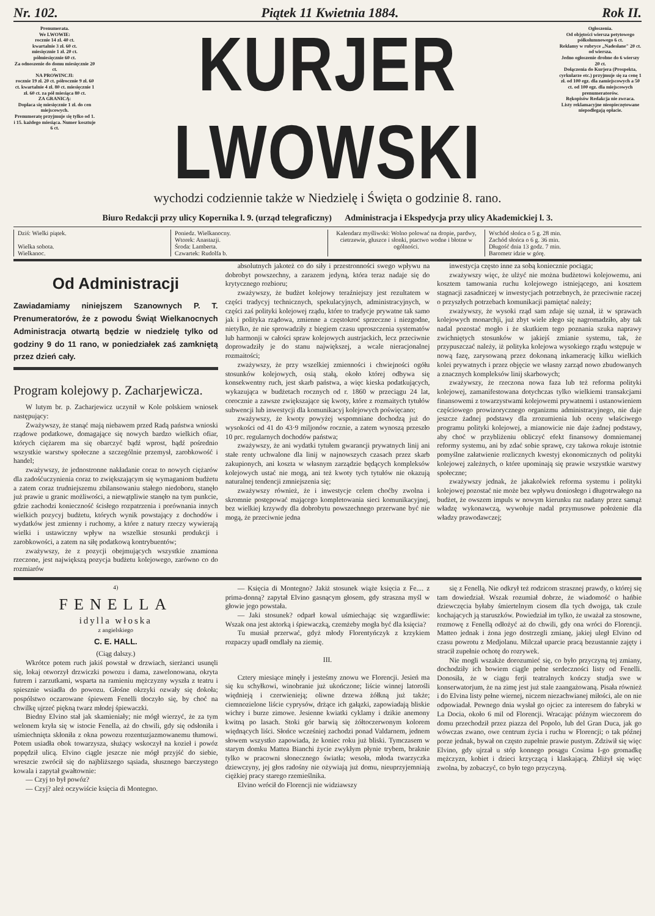Nr. 102. Piątek 11 Kwietnia 1884. Rok II.
Prenumerata.
We LWOWIE:
rocznie 14 zł. 40 ct.
kwartalnie 3 zł. 60 ct.
miesięcznie 1 zł. 20 ct.
półmiesięcznie 60 ct.
Za odnoszenie do domu miesięcznie 20 ct.
NA PROWINCJI:
rocznie 19 zł. 20 ct. półrocznie 9 zł. 60 ct. kwartalnie 4 zł. 80 ct. miesięcznie 1 zł. 60 ct. za pół miesiąca 80 ct.
ZA GRANICĄ:
Dopłaca się miesięcznie 1 zł. do cen miejscowych.
Prenumeratę przyjmuje się tylko od 1. i 15. każdego miesiąca. Numer kosztuje 6 ct.
KURJER LWOWSKI
wychodzi codziennie także w Niedzielę i Święta o godzinie 8. rano.
Biuro Redakcji przy ulicy Kopernika l. 9. (urząd telegraficzny) Administracja i Ekspedycja przy ulicy Akademickiej l. 3.
Ogłoszenia.
Od objętości wiersza petytowego półkolumnowego 6 ct.
Reklamy w rubryce „Nadesłane" 20 ct. od wiersza.
Jedno ogłoszenie drobne do 6 wierszy 20 ct.
Dołączenia do Kurjera (Prospekta, cyrkularze etc.) przyjmuje się za cenę 1 zł. od 100 egz. dla zamiejscowych a 50 ct. od 100 egz. dla miejscowych prenumeratorów.
Rękopisów Redakcja nie zwraca.
Listy reklamacyjne nieopieczętowane niepodlegają opłacie.
Dziś: Wielki piątek.
Wielka sobota.
Wielkanoc.
Poniedz. Wielkanocny.
Wtorek: Anastazji.
Środa: Lamberta.
Czwartek: Rudolfa b.
Kalendarz myśliwski: Wolno polować na dropie, pardwy, cietrzewie, głuszce i słonki, ptactwo wodne i błotne w ogólności.
Wschód słońca o 5 g. 28 min.
Zachód słońca o 6 g. 36 min.
Długość dnia 13 godz. 7 min.
Barometr idzie w górę.
Od Administracji
Zawiadamiamy niniejszem Szanownych P. T. Prenumeratorów, że z powodu Świąt Wielkanocnych Administracja otwartą będzie w niedzielę tylko od godziny 9 do 11 rano, w poniedziałek zaś zamkniętą przez dzień cały.
Program kolejowy p. Zacharjewicza.
W lutym br. p. Zacharjewicz uczynił w Kole polskiem wniosek następujący:
Zważywszy, że stanąć mają niebawem przed Radą państwa wnioski rządowe podatkowe, domagające się nowych bardzo wielkich ofiar, których ciężarem ma się obarczyć bądź wprost, bądź pośrednio wszystkie warstwy społeczne a szczególnie przemysł, zarobkowość i handel;
zważywszy, że jednostronne nakładanie coraz to nowych ciężarów dla zadośćuczynienia coraz to zwiększającym się wymaganiom budżetu a zatem coraz trudniejszemu zbilansowaniu stałego niedoboru, stanęło już prawie u granic możliwości, a niewątpliwie stanęło na tym punkcie, gdzie zachodzi konieczność ścisłego rozpatrzenia i porównania innych wielkich pozycyj budżetu, których wynik powstający z dochodów i wydatków jest zmienny i ruchomy, a które z natury rzeczy wywierają wielki i ustawiczny wpływ na wszelkie stosunki produkcji i zarobkowości, a zatem na siłę podatkową kontrybuentów;
zważywszy, że z pozycji obejmujących wszystkie znamiona rzeczone, jest największą pozycja budżetu kolejowego, zarówno co do rozmiarów
absolutnych jakoteż co do siły i przestronności swego wpływu na dobrobyt powszechny, a zarazem jedyną, która teraz nadaje się do krytycznego rozbioru;
zważywszy, że budżet kolejowy teraźniejszy jest rezultatem w części tradycyj technicznych, spekulacyjnych, administracyjnych, w części zaś polityki kolejowej rządu, które to tradycje prywatne tak samo jak i polityka rządowa, zmienne a częstokroć sprzeczne i niezgodne, nietylko, że nie sprowadziły z biegiem czasu uproszczenia systematów lub harmonji w całości spraw kolejowych austrjackich, lecz przeciwnie doprowadziły je do stanu największej, a wcale nieracjonalnej rozmaitości;
zważywszy, że przy wszelkiej zmienności i chwiejności ogółu stosunków kolejowych, osią stałą, około której odbywa się konsekwentny ruch, jest skarb państwa, a więc kieska podatkujących, wykazująca w budżetach rocznych od r. 1860 w przeciągu 24 lat, corocznie a zawsze zwiększające się kwoty, które z rozmaitych tytułów subwencji lub inwestycji dla komunikacyj kolejowych poświęcano;
zważywszy, że kwoty powyżej wspomniane dochodzą już do wysokości od 41 do 43·9 miljonów rocznie, a zatem wynoszą przeszło 10 prc. regularnych dochodów państwa;
zważywszy, że ani wydatki tytułem gwarancji prywatnych linij ani stałe renty uchwalone dla linij w najnowszych czasach przez skarb zakupionych, ani koszta w własnym zarządzie będących kompleksów kolejowych ustać nie mogą, ani też kwoty tych tytułów nie okazują naturalnej tendencji zmniejszenia się;
zważywszy również, że i inwestycje celem choćby zwolna i skromnie postępować mającego kompletowania sieci komunikacyjnej, bez wielkiej krzywdy dla dobrobytu powszechnego przerwane być nie mogą, że przeciwnie jedna
inwestycja często inne za sobą koniecznie pociąga;
zważywszy więc, że ulżyć nie można budżetowi kolejowemu, ani kosztem tamowania ruchu kolejowego istniejącego, ani kosztem stagnacji zasadniczej w inwestycjach potrzebnych, że przeciwnie raczej o przyszłych potrzebach komunikacji pamiętać należy;
zważywszy, że wysoki rząd sam zdaje się uznał, iż w sprawach kolejowych monarchji, już zbyt wiele złego się nagromadziło, aby tak nadal pozostać mogło i że skutkiem tego poznania szuka naprawy zwichniętych stosunków w jakiejś zmianie systemu, tak, że przypuszczać należy, iż polityka kolejowa wysokiego rządu wstępuje w nową fazę, zarysowaną przez dokonaną inkamerację kilku wielkich kolei prywatnych i przez objęcie we własny zarząd nowo zbudowanych a znacznych kompleksów linij skarbowych;
zważywszy, że rzeczona nowa faza lub też reforma polityki kolejowej, zamanifestowana dotychczas tylko wielkiemi transakcjami finansowemi z towarzystwami kolejowemi prywatnemi i ustanowieniem częściowego prowizorycznego organizmu administracyjnego, nie daje jeszcze żadnej podstawy dla zrozumienia lub oceny właściwego programu polityki kolejowej, a mianowicie nie daje żadnej podstawy, aby choć w przybliżeniu obliczyć efekt finansowy domniemanej reformy systemu, ani by zdać sobie sprawę, czy takowa rokuje istotnie pomyślne załatwienie rozlicznych kwestyj ekonomicznych od polityki kolejowej zależnych, o które upominają się prawie wszystkie warstwy społeczne;
zważywszy jednak, że jakakolwiek reforma systemu i polityki kolejowej pozostać nie może bez wpływu doniosłego i długotrwałego na budżet, że owszem impuls w nowym kierunku raz nadany przez samąż władzę wykonawczą, wywołuje nadal przymusowe położenie dla władzy prawodawczej;
<sup>4)</sup>
FENELLA
idylla włoska
z angielskiego
C. E. HALL.
(Ciąg dalszy.)
Wkrótce potem ruch jakiś powstał w drzwiach, sierżanci usunęli się, lokaj otworzył drzwiczki powozu i dama, zawelonowana, okryta futrem i zarzutkami, wsparta na ramieniu mężczyzny wyszła z teatru i spiesznie wsiadła do powozu. Głośne okrzyki ozwały się dokoła; pospólstwo oczarowane śpiewem Fenelli tłoczyło się, by choć na chwilkę ujrzeć piękną twarz młodej śpiewaczki.
Biedny Elvino stał jak skamieniały; nie mógł wierzyć, że za tym welonem kryła się w istocie Fenella, aż do chwili, gdy się odsłoniła i uśmiechnięta skłoniła z okna powozu rozentuzjazmowanemu tłumowi. Potem usiadła obok towarzysza, służący wskoczył na kozieł i powóz popędził ulicą. Elvino ciągle jeszcze nie mógł przyjść do siebie, wreszcie zwrócił się do najbliższego sąsiada, słusznego barczystego kowala i zapytał gwałtownie:
— Czyj to był powóz?
— Czyj? ależ oczywiście księcia di Montegno.
— Księcia di Montegno? Jakiż stosunek wiąże księcia z Fe.... z prima-donną? zapytał Elvino gasnącym głosem, gdy straszna myśl w głowie jego powstała.
— Jaki stosunek? odparł kowal uśmiechając się wzgardliwie: Wszak ona jest aktorką i śpiewaczką, czemżeby mogła być dla księcia?
Tu musiał przerwać, gdyż młody Florentyńczyk z krzykiem rozpaczy upadł omdlały na ziemię.
III.
Cztery miesiące minęły i jesteśmy znowu we Florencji. Jesień ma się ku schyłkowi, winobranie już ukończone; liście winnej latorośli więdnieją i czerwienieją; oliwne drzewa żółkną już także; ciemnozielone liście cyprysów, drżące ich gałązki, zapowiadają bliskie wichry i burze zimowe. Jesienne kwiatki cyklamy i dzikie anemony kwitną po lasach. Stoki gór barwią się żółtoczerwonym kolorem więdnących liści. Słońce wcześniej zachodzi ponad Valdarnem, jednem słowem wszystko zapowiada, że koniec roku już bliski. Tymczasem w starym domku Mattea Bianchi życie zwykłym płynie trybem, braknie tylko w pracowni słonecznego światła; wesoła, młoda twarzyczka dziewczyny, jej głos radośny nie ożywiają już domu, nieuprzyjemniają ciężkiej pracy starego rzemieślnika.
Elvino wrócił do Florencji nie widziawszy
się z Fenellą. Nie odkrył też rodzicom strasznej prawdy, o której się tam dowiedział. Wszak rozumiał dobrze, że wiadomość o hańbie dziewczęcia byłaby śmiertelnym ciosem dla tych dwojga, tak czule kochających ją staruszków. Powiedział im tylko, że uważał za stosowne, rozmowę z Fenellą odłożyć aż do chwili, gdy ona wróci do Florencji. Matteo jednak i żona jego dostrzegli zmianę, jakiej uległ Elvino od czasu powrotu z Medjolanu. Milczał uparcie pracą bezustannie zajęty i stracił zupełnie ochotę do rozrywek.
Nie mogli wszakże dorozumieć się, co było przyczyną tej zmiany, dochodziły ich bowiem ciągle pełne serdeczności listy od Fenelli. Donosiła, że w ciągu ferji teatralnych kończy studja swe w konserwatorjum, że na zimę jest już stale zaangażowaną. Pisała również i do Elvina listy pełne wiernej, niczem niezachwianej miłości, ale on nie odpowiadał. Pewnego dnia wysłał go ojciec za interesem do fabryki w La Docia, około 6 mil od Florencji. Wracając późnym wieczorem do domu przechodził przez piazza del Popolo, lub del Gran Duca, jak go wówczas zwano, owe centrum życia i ruchu w Florencji; o tak późnej porze jednak, bywał on często zupełnie prawie pustym. Zdziwił się więc Elvino, gdy ujrzał u stóp konnego posągu Cosima I-go gromadkę mężczyzn, kobiet i dzieci krzyczącą i klaskającą. Zbliżył się więc zwolna, by zobaczyć, co było tego przyczyną.